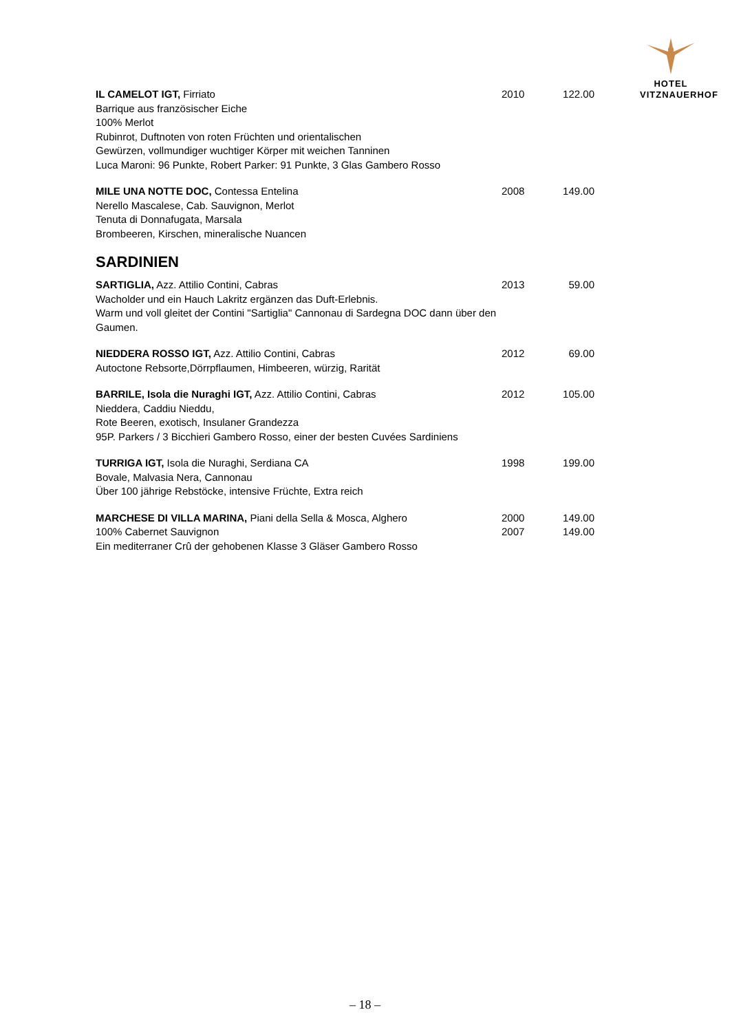HOTEL
VITZNAUERHOF
IL CAMELOT IGT, Firriato
Barrique aus französischer Eiche
100% Merlot
Rubinrot, Duftnoten von roten Früchten und orientalischen
Gewürzen, vollmundiger wuchtiger Körper mit weichen Tanninen
Luca Maroni: 96 Punkte, Robert Parker: 91 Punkte, 3 Glas Gambero Rosso
2010 122.00
MILE UNA NOTTE DOC, Contessa Entelina
Nerello Mascalese, Cab. Sauvignon, Merlot
Tenuta di Donnafugata, Marsala
Brombeeren, Kirschen, mineralische Nuancen
2008 149.00
SARDINIEN
SARTIGLIA, Azz. Attilio Contini, Cabras
Wacholder und ein Hauch Lakritz ergänzen das Duft-Erlebnis.
Warm und voll gleitet der Contini "Sartiglia" Cannonau di Sardegna DOC dann über den Gaumen.
2013 59.00
NIEDDERA ROSSO IGT, Azz. Attilio Contini, Cabras
Autoctone Rebsorte,Dörrpflaumen, Himbeeren, würzig, Rarität
2012 69.00
BARRILE, Isola die Nuraghi IGT, Azz. Attilio Contini, Cabras
Nieddera, Caddiu Nieddu,
Rote Beeren, exotisch, Insulaner Grandezza
95P. Parkers / 3 Bicchieri Gambero Rosso, einer der besten Cuvées Sardiniens
2012 105.00
TURRIGA IGT, Isola die Nuraghi, Serdiana CA
Bovale, Malvasia Nera, Cannonau
Über 100 jährige Rebstöcke, intensive Früchte, Extra reich
1998 199.00
MARCHESE DI VILLA MARINA, Piani della Sella & Mosca, Alghero
100% Cabernet Sauvignon
Ein mediterraner Crû der gehobenen Klasse 3 Gläser Gambero Rosso
2000
2007
149.00
149.00
– 18 –